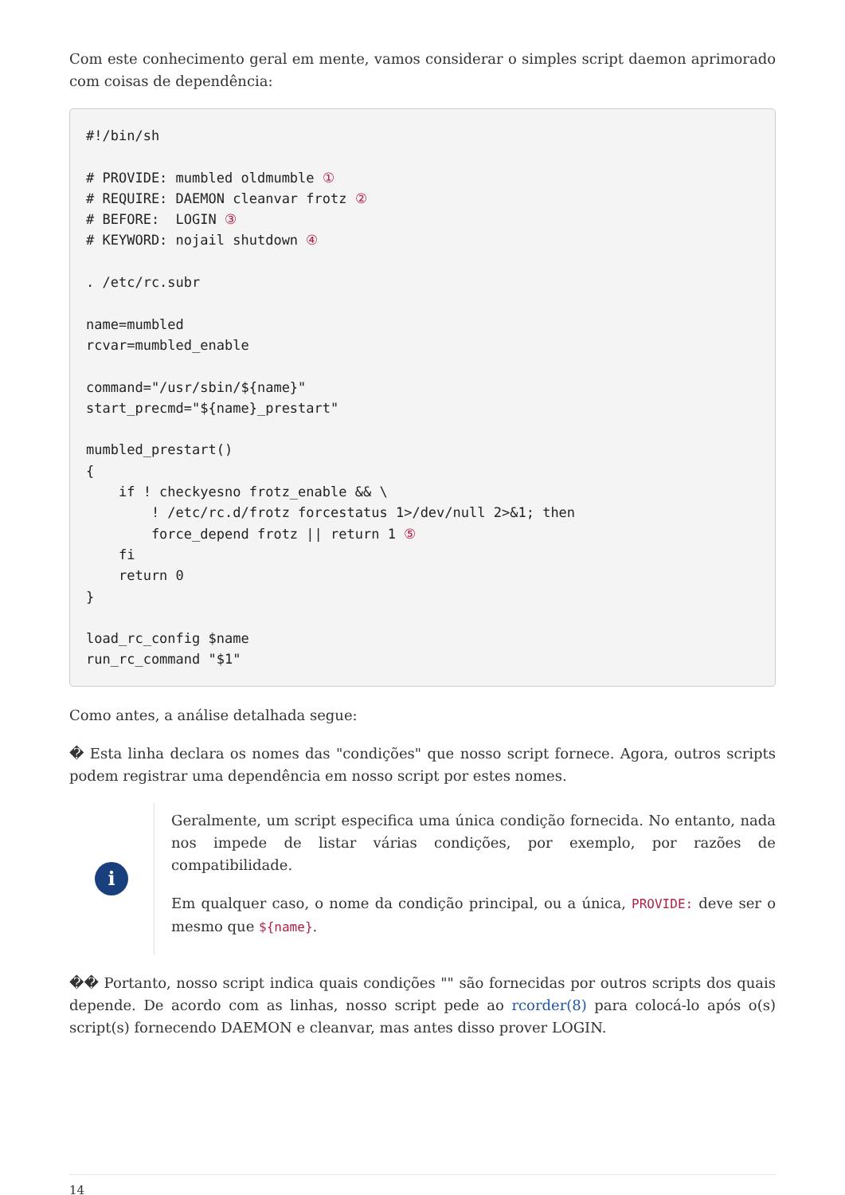Com este conhecimento geral em mente, vamos considerar o simples script daemon aprimorado com coisas de dependência:
#!/bin/sh

# PROVIDE: mumbled oldmumble ①
# REQUIRE: DAEMON cleanvar frotz ②
# BEFORE:  LOGIN ③
# KEYWORD: nojail shutdown ④

. /etc/rc.subr

name=mumbled
rcvar=mumbled_enable

command="/usr/sbin/${name}"
start_precmd="${name}_prestart"

mumbled_prestart()
{
    if ! checkyesno frotz_enable && \
        ! /etc/rc.d/frotz forcestatus 1>/dev/null 2>&1; then
        force_depend frotz || return 1 ⑤
    fi
    return 0
}

load_rc_config $name
run_rc_command "$1"
Como antes, a análise detalhada segue:
� Esta linha declara os nomes das "condições" que nosso script fornece. Agora, outros scripts podem registrar uma dependência em nosso script por estes nomes.
i
Geralmente, um script especifica uma única condição fornecida. No entanto, nada nos impede de listar várias condições, por exemplo, por razões de compatibilidade.
Em qualquer caso, o nome da condição principal, ou a única, PROVIDE: deve ser o mesmo que ${name}.
�� Portanto, nosso script indica quais condições "" são fornecidas por outros scripts dos quais depende. De acordo com as linhas, nosso script pede ao rcorder(8) para colocá-lo após o(s) script(s) fornecendo DAEMON e cleanvar, mas antes disso prover LOGIN.
14